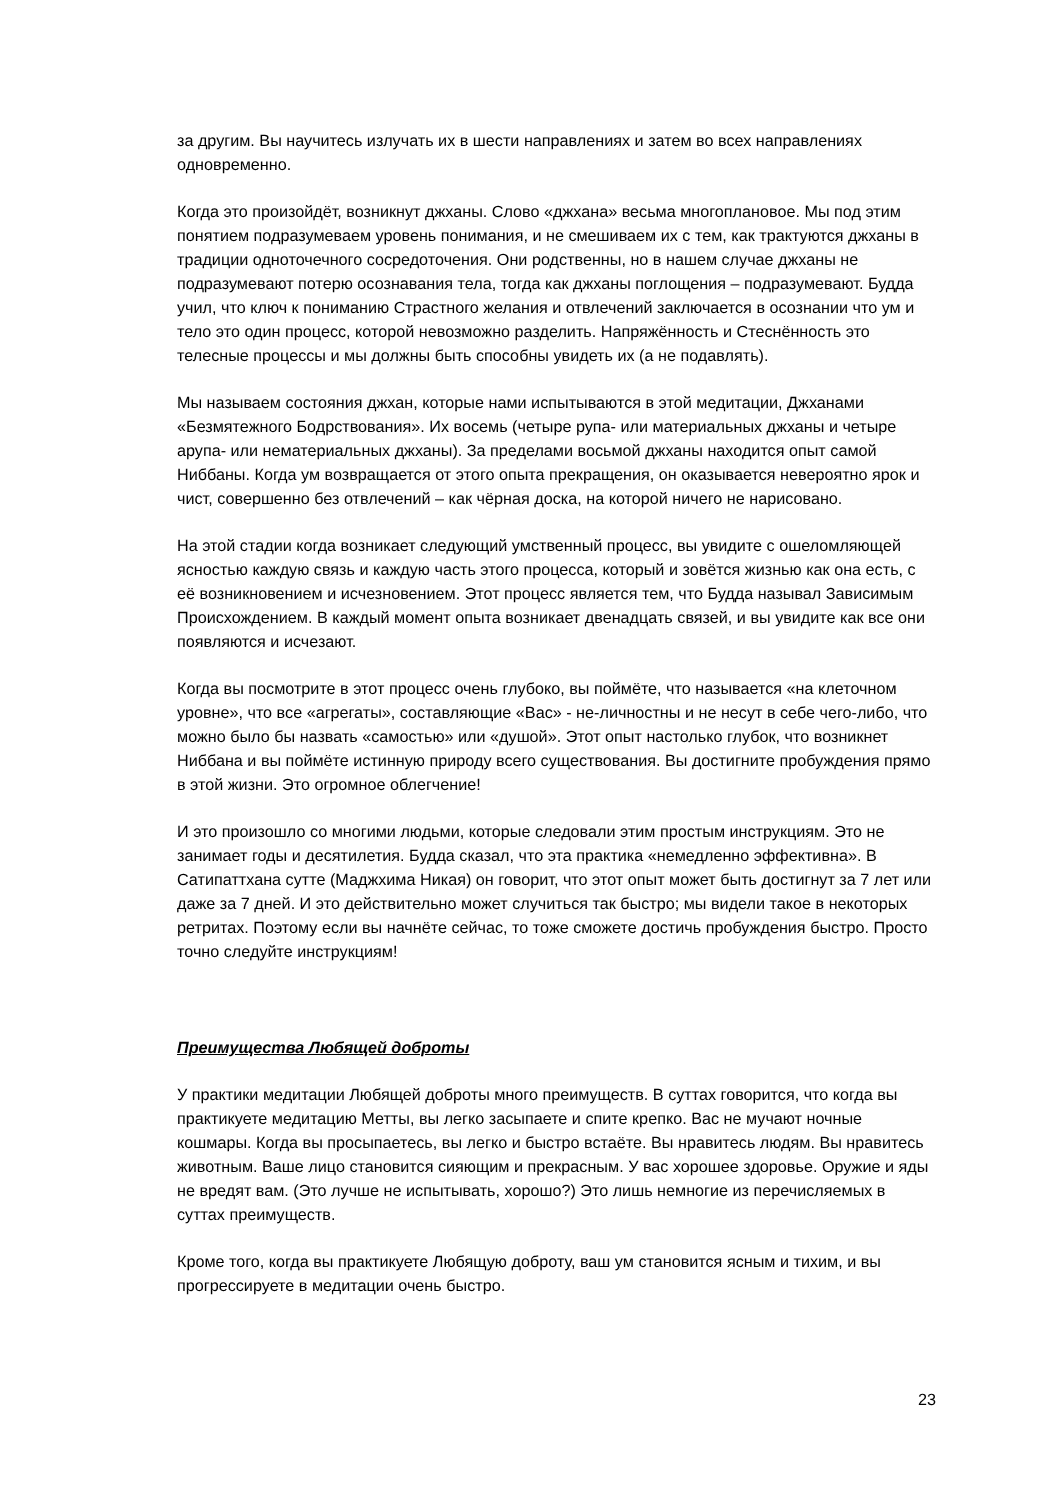за другим. Вы научитесь излучать их в шести направлениях и затем во всех направлениях одновременно.
Когда это произойдёт, возникнут джханы. Слово «джхана» весьма многоплановое. Мы под этим понятием подразумеваем уровень понимания, и не смешиваем их с тем, как трактуются джханы в традиции одноточечного сосредоточения. Они родственны, но в нашем случае джханы не подразумевают потерю осознавания тела, тогда как джханы поглощения – подразумевают. Будда учил, что ключ к пониманию Страстного желания и отвлечений заключается в осознании что ум и тело это один процесс, которой невозможно разделить. Напряжённость и Стеснённость это телесные процессы и мы должны быть способны увидеть их (а не подавлять).
Мы называем состояния джхан, которые нами испытываются в этой медитации, Джханами «Безмятежного Бодрствования». Их восемь (четыре рупа- или материальных джханы и четыре арупа- или нематериальных джханы). За пределами восьмой джханы находится опыт самой Ниббаны. Когда ум возвращается от этого опыта прекращения, он оказывается невероятно ярок и чист, совершенно без отвлечений – как чёрная доска, на которой ничего не нарисовано.
На этой стадии когда возникает следующий умственный процесс, вы увидите с ошеломляющей ясностью каждую связь и каждую часть этого процесса, который и зовётся жизнью как она есть, с её возникновением и исчезновением. Этот процесс является тем, что Будда называл Зависимым Происхождением. В каждый момент опыта возникает двенадцать связей, и вы увидите как все они появляются и исчезают.
Когда вы посмотрите в этот процесс очень глубоко, вы поймёте, что называется «на клеточном уровне», что все «агрегаты», составляющие «Вас» - не-личностны и не несут в себе чего-либо, что можно было бы назвать «самостью» или «душой». Этот опыт настолько глубок, что возникнет Ниббана и вы поймёте истинную природу всего существования. Вы достигните пробуждения прямо в этой жизни. Это огромное облегчение!
И это произошло со многими людьми, которые следовали этим простым инструкциям. Это не занимает годы и десятилетия. Будда сказал, что эта практика «немедленно эффективна». В Сатипаттхана сутте (Маджхима Никая) он говорит, что этот опыт может быть достигнут за 7 лет или даже за 7 дней. И это действительно может случиться так быстро; мы видели такое в некоторых ретритах. Поэтому если вы начнёте сейчас, то тоже сможете достичь пробуждения быстро. Просто точно следуйте инструкциям!
Преимущества Любящей доброты
У практики медитации Любящей доброты много преимуществ. В суттах говорится, что когда вы практикуете медитацию Метты, вы легко засыпаете и спите крепко. Вас не мучают ночные кошмары. Когда вы просыпаетесь, вы легко и быстро встаёте. Вы нравитесь людям. Вы нравитесь животным. Ваше лицо становится сияющим и прекрасным. У вас хорошее здоровье. Оружие и яды не вредят вам. (Это лучше не испытывать, хорошо?) Это лишь немногие из перечисляемых в суттах преимуществ.
Кроме того, когда вы практикуете Любящую доброту, ваш ум становится ясным и тихим, и вы прогрессируете в медитации очень быстро.
23